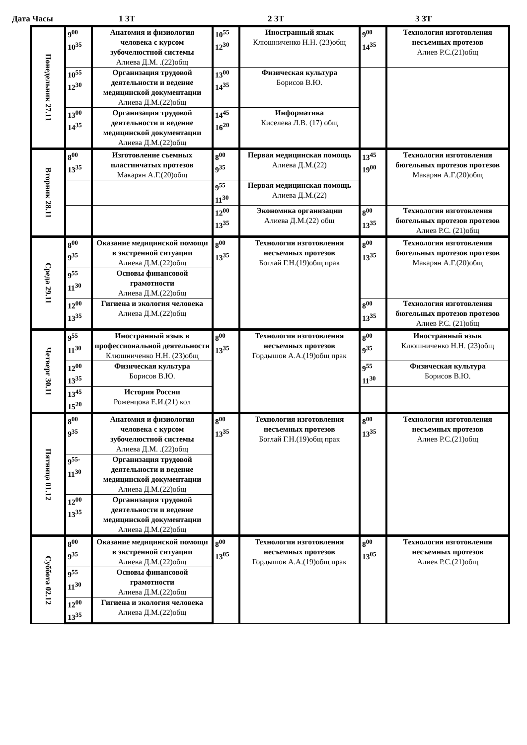Дата Часы 1 ЗТ 2 ЗТ 3 ЗТ
| Понедельник 27.11 | 9<sup>00</sup> 10<sup>35</sup> | Анатомия и физиология человека с курсом зубочелюстной системы Алиева Д.М. .(22)общ | 10<sup>55</sup> 12<sup>30</sup> | Иностранный язык Клюшниченко Н.Н. (23)общ | 9<sup>00</sup> 14<sup>35</sup> | Технология изготовления несъемных протезов Алиев Р.С.(21)общ |
| | 10<sup>55</sup> 12<sup>30</sup> | Организация трудовой деятельности и ведение медицинской документации Алиева Д.М.(22)общ | 13<sup>00</sup> 14<sup>35</sup> | Физическая культура Борисов В.Ю. | | |
| | 13<sup>00</sup> 14<sup>35</sup> | Организация трудовой деятельности и ведение медицинской документации Алиева Д.М.(22)общ | 14<sup>45</sup> 16<sup>20</sup> | Информатика Киселева Л.В. (17) общ | | |
| Вторник 28.11 | 8<sup>00</sup> 13<sup>35</sup> | Изготовление съемных пластинчатых протезов Макарян А.Г.(20)общ | 8<sup>00</sup> 9<sup>35</sup> | Первая медицинская помощь Алиева Д.М.(22) | 13<sup>45</sup> 19<sup>00</sup> | Технология изготовления бюгельных протезов протезов Макарян А.Г.(20)общ |
| | | | 9<sup>55</sup> 11<sup>30</sup> | Первая медицинская помощь Алиева Д.М.(22) | | |
| | | | 12<sup>00</sup> 13<sup>35</sup> | Экономика организации Алиева Д.М.(22) общ | 8<sup>00</sup> 13<sup>35</sup> | Технология изготовления бюгельных протезов протезов Алиев Р.С. (21)общ |
| Среда 29.11 | 8<sup>00</sup> 9<sup>35</sup> | Оказание медицинской помощи в экстренной ситуации Алиева Д.М.(22)общ | 8<sup>00</sup> 13<sup>35</sup> | Технология изготовления несъемных протезов Боглай Г.Н.(19)общ прак | 8<sup>00</sup> 13<sup>35</sup> | Технология изготовления бюгельных протезов протезов Макарян А.Г.(20)общ |
| | 9<sup>55</sup> 11<sup>30</sup> | Основы финансовой грамотности Алиева Д.М.(22)общ | | | | |
| | 12<sup>00</sup> 13<sup>35</sup> | Гигиена и экология человека Алиева Д.М.(22)общ | | | 8<sup>00</sup> 13<sup>35</sup> | Технология изготовления бюгельных протезов протезов Алиев Р.С. (21)общ |
| Четверг 30.11 | 9<sup>55</sup> 11<sup>30</sup> | Иностранный язык в профессиональной деятельности Клюшниченко Н.Н. (23)общ | 8<sup>00</sup> 13<sup>35</sup> | Технология изготовления несъемных протезов Гордышов А.А.(19)общ прак | 8<sup>00</sup> 9<sup>35</sup> | Иностранный язык Клюшниченко Н.Н. (23)общ |
| | 12<sup>00</sup> 13<sup>35</sup> | Физическая культура Борисов В.Ю. | | | 9<sup>55</sup> 11<sup>30</sup> | Физическая культура Борисов В.Ю. |
| | 13<sup>45</sup> 15<sup>20</sup> | История России Роженцова Е.И.(21) кол | | | | |
| Пятница 01.12 | 8<sup>00</sup> 9<sup>35</sup> | Анатомия и физиология человека с курсом зубочелюстной системы Алиева Д.М. .(22)общ | 8<sup>00</sup> 13<sup>35</sup> | Технология изготовления несъемных протезов Боглай Г.Н.(19)общ прак | 8<sup>00</sup> 13<sup>35</sup> | Технология изготовления несъемных протезов Алиев Р.С.(21)общ |
| | 9<sup>55-</sup> 11<sup>30</sup> | Организация трудовой деятельности и ведение медицинской документации Алиева Д.М.(22)общ | | | | |
| | 12<sup>00</sup> 13<sup>35</sup> | Организация трудовой деятельности и ведение медицинской документации Алиева Д.М.(22)общ | | | | |
| Суббота 02.12 | 8<sup>00</sup> 9<sup>35</sup> | Оказание медицинской помощи в экстренной ситуации Алиева Д.М.(22)общ | 8<sup>00</sup> 13<sup>05</sup> | Технология изготовления несъемных протезов Гордышов А.А.(19)общ прак | 8<sup>00</sup> 13<sup>05</sup> | Технология изготовления несъемных протезов Алиев Р.С.(21)общ |
| | 9<sup>55</sup> 11<sup>30</sup> | Основы финансовой грамотности Алиева Д.М.(22)общ | | | | |
| | 12<sup>00</sup> 13<sup>35</sup> | Гигиена и экология человека Алиева Д.М.(22)общ | | | | |